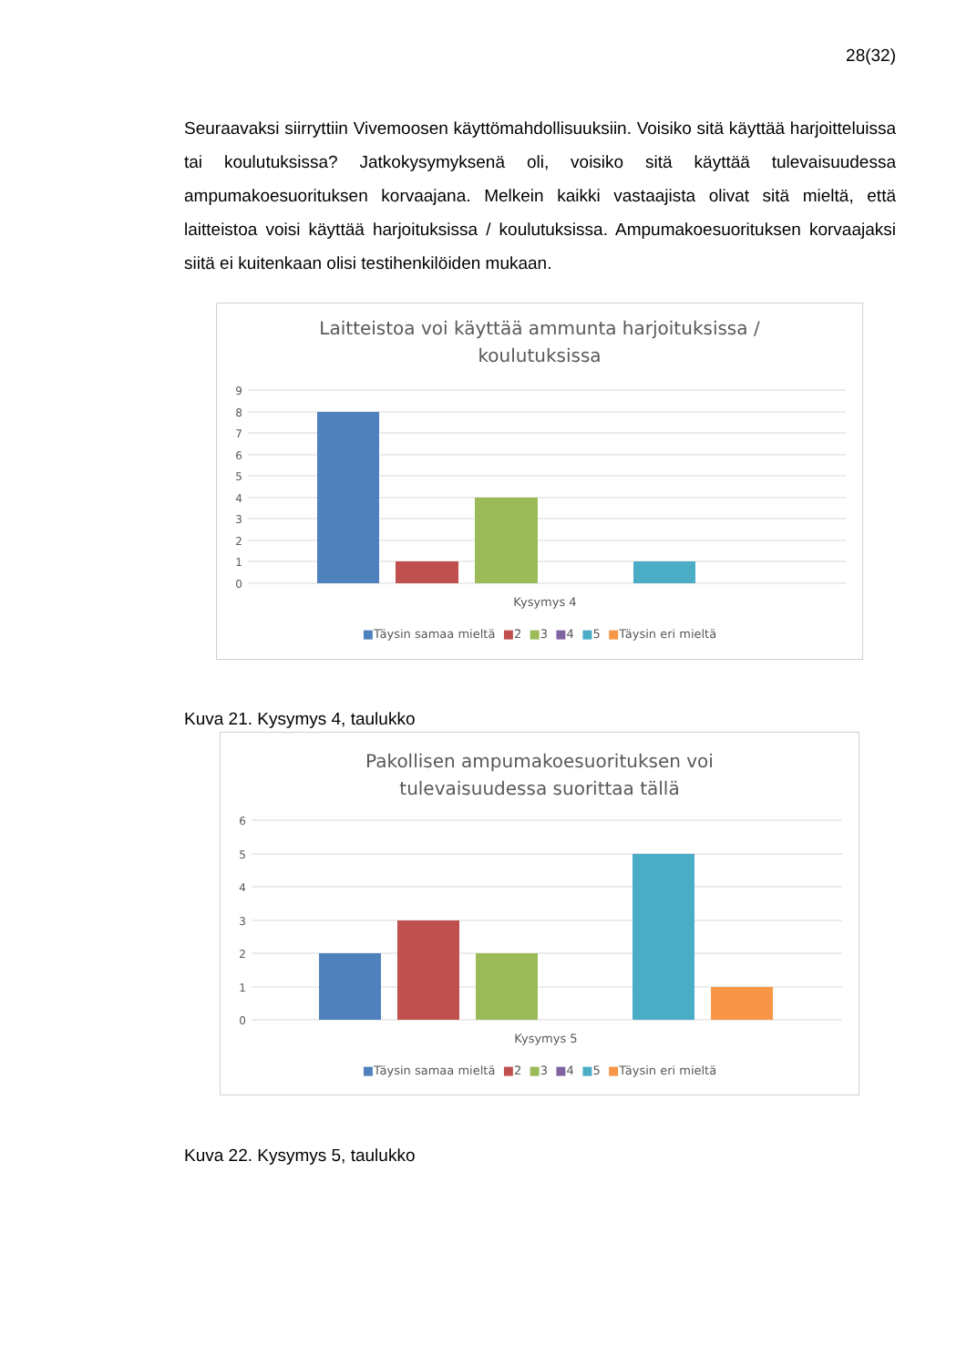28(32)
Seuraavaksi siirryttiin Vivemoosen käyttömahdollisuuksiin. Voisiko sitä käyttää harjoitteluissa tai koulutuksissa? Jatkokysymyksenä oli, voisiko sitä käyttää tulevaisuudessa ampumakoesuorituksen korvaajana. Melkein kaikki vastaajista olivat sitä mieltä, että laitteistoa voisi käyttää harjoituksissa / koulutuksissa. Ampumakoesuorituksen korvaajaksi siitä ei kuitenkaan olisi testihenkilöiden mukaan.
Laitteistoa voi käyttää ammunta harjoituksissa /
koulutuksissa
9
8
7
6
5
4
3
2
1
0
Kysymys 4
■Täysin samaa mieltä ■2 ■3 ■4 ■5 ■Täysin eri mieltä
Kuva 21. Kysymys 4, taulukko
Pakollisen ampumakoesuorituksen voi
tulevaisuudessa suorittaa tällä
6
5
4
3
2
1
0
Kysymys 5
■Täysin samaa mieltä ■2 ■3 ■4 ■5 ■Täysin eri mieltä
Kuva 22. Kysymys 5, taulukko